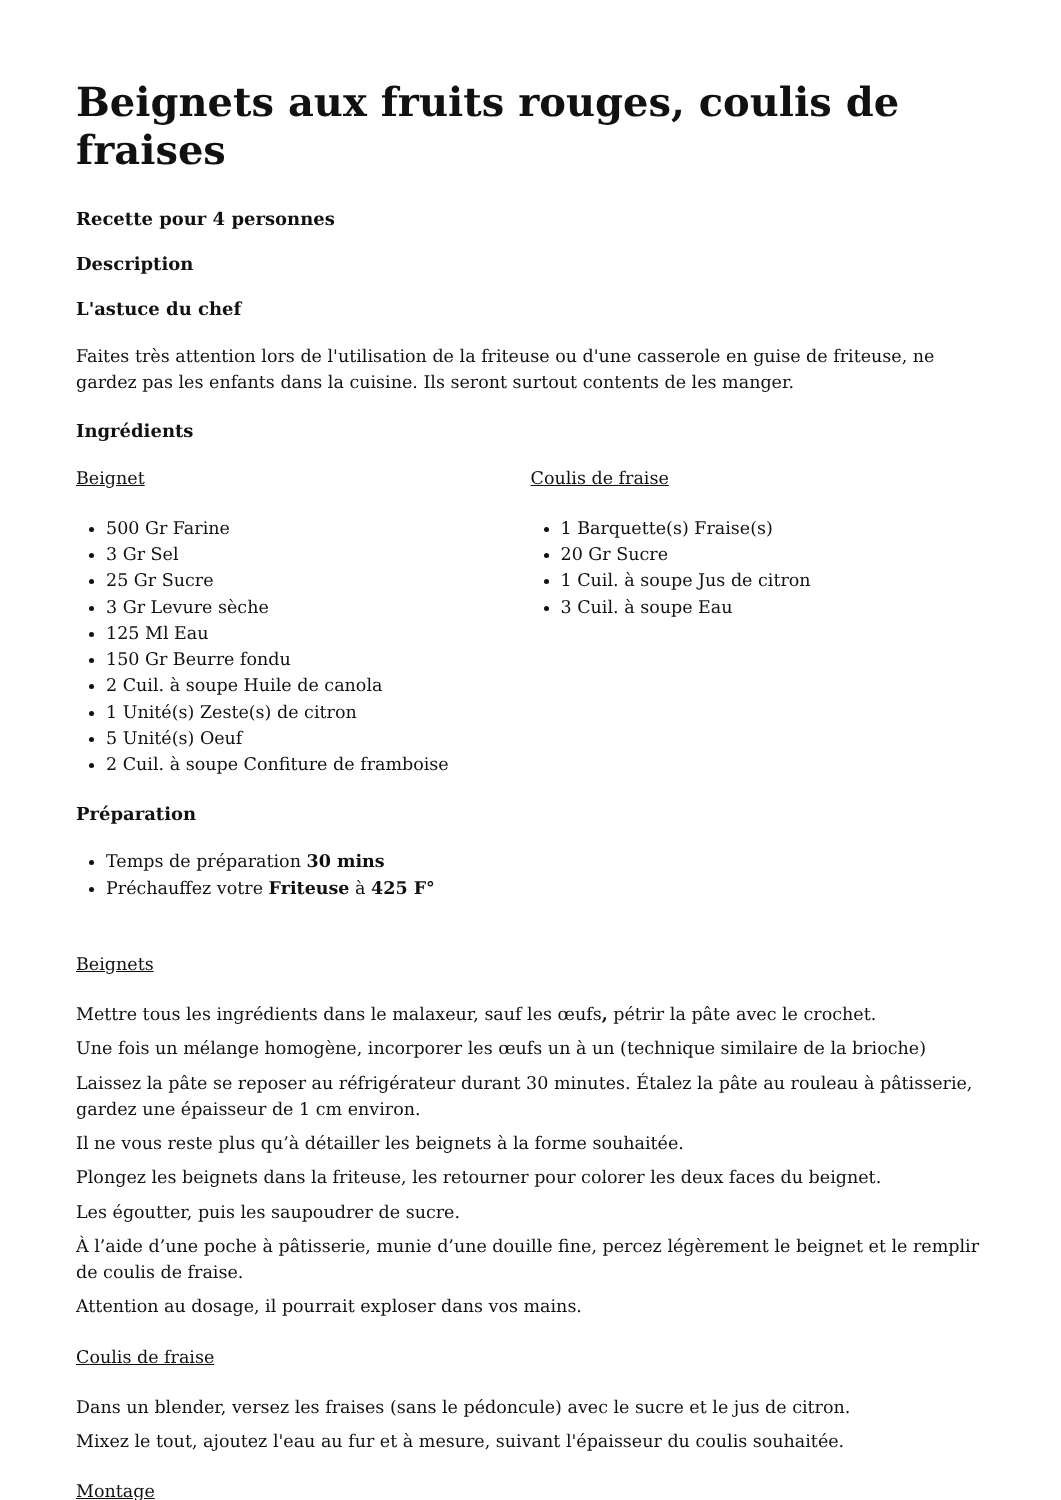Beignets aux fruits rouges, coulis de fraises
Recette pour 4 personnes
Description
L'astuce du chef
Faites très attention lors de l'utilisation de la friteuse ou d'une casserole en guise de friteuse, ne gardez pas les enfants dans la cuisine. Ils seront surtout contents de les manger.
Ingrédients
Beignet
500 Gr Farine
3 Gr Sel
25 Gr Sucre
3 Gr Levure sèche
125 Ml Eau
150 Gr Beurre fondu
2 Cuil. à soupe Huile de canola
1 Unité(s) Zeste(s) de citron
5 Unité(s) Oeuf
2 Cuil. à soupe Confiture de framboise
Coulis de fraise
1 Barquette(s) Fraise(s)
20 Gr Sucre
1 Cuil. à soupe Jus de citron
3 Cuil. à soupe Eau
Préparation
Temps de préparation 30 mins
Préchauffez votre Friteuse à 425 F°
Beignets
Mettre tous les ingrédients dans le malaxeur, sauf les œufs, pétrir la pâte avec le crochet.
Une fois un mélange homogène, incorporer les œufs un à un (technique similaire de la brioche)
Laissez la pâte se reposer au réfrigérateur durant 30 minutes. Étalez la pâte au rouleau à pâtisserie, gardez une épaisseur de 1 cm environ.
Il ne vous reste plus qu’à détailler les beignets à la forme souhaitée.
Plongez les beignets dans la friteuse, les retourner pour colorer les deux faces du beignet.
Les égoutter, puis les saupoudrer de sucre.
À l’aide d’une poche à pâtisserie, munie d’une douille fine, percez légèrement le beignet et le remplir de coulis de fraise.
Attention au dosage, il pourrait exploser dans vos mains.
Coulis de fraise
Dans un blender, versez les fraises (sans le pédoncule) avec le sucre et le jus de citron.
Mixez le tout, ajoutez l'eau au fur et à mesure, suivant l'épaisseur du coulis souhaitée.
Montage